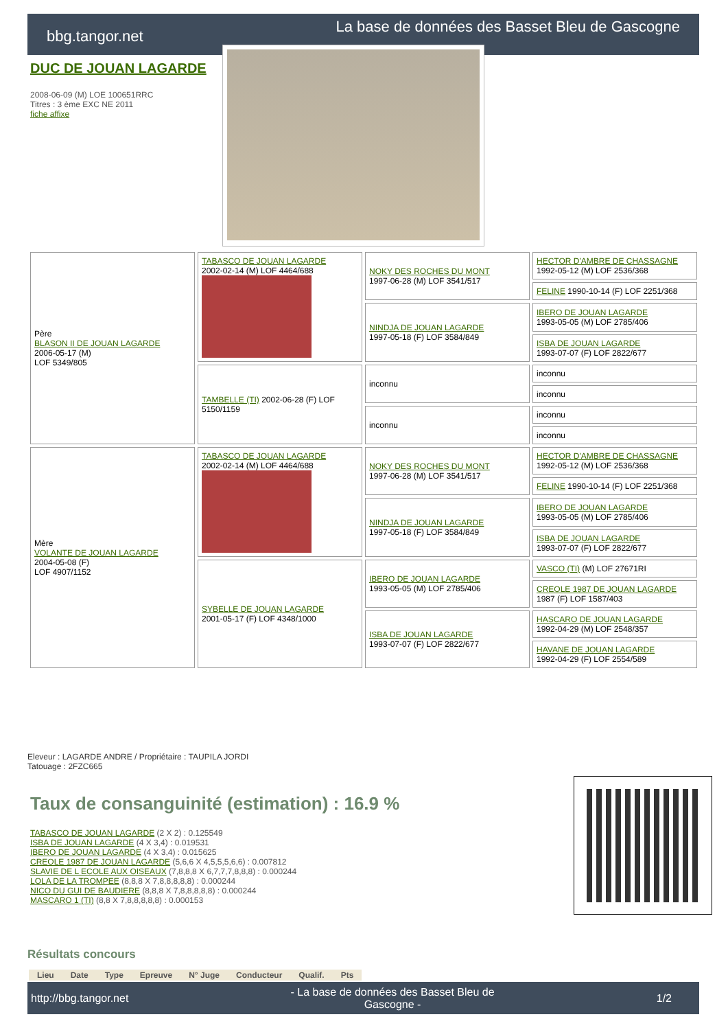bbg.tangor.net
La base de données des Basset Bleu de Gascogne
DUC DE JOUAN LAGARDE
2008-06-09 (M) LOE 100651RRC
Titres : 3 ème EXC NE 2011
fiche affixe
| Père BLASON II DE JOUAN LAGARDE 2006-05-17 (M) LOF 5349/805 | TABASCO DE JOUAN LAGARDE 2002-02-14 (M) LOF 4464/688 | NOKY DES ROCHES DU MONT 1997-06-28 (M) LOF 3541/517 | HECTOR D'AMBRE DE CHASSAGNE 1992-05-12 (M) LOF 2536/368 |
| | | | FELINE 1990-10-14 (F) LOF 2251/368 |
| | | NINDJA DE JOUAN LAGARDE 1997-05-18 (F) LOF 3584/849 | IBERO DE JOUAN LAGARDE 1993-05-05 (M) LOF 2785/406 |
| | | | ISBA DE JOUAN LAGARDE 1993-07-07 (F) LOF 2822/677 |
| | TAMBELLE (TI) 2002-06-28 (F) LOF 5150/1159 | inconnu | inconnu |
| | | | inconnu |
| | | inconnu | inconnu |
| | | | inconnu |
| Mère VOLANTE DE JOUAN LAGARDE 2004-05-08 (F) LOF 4907/1152 | TABASCO DE JOUAN LAGARDE 2002-02-14 (M) LOF 4464/688 | NOKY DES ROCHES DU MONT 1997-06-28 (M) LOF 3541/517 | HECTOR D'AMBRE DE CHASSAGNE 1992-05-12 (M) LOF 2536/368 |
| | | | FELINE 1990-10-14 (F) LOF 2251/368 |
| | | NINDJA DE JOUAN LAGARDE 1997-05-18 (F) LOF 3584/849 | IBERO DE JOUAN LAGARDE 1993-05-05 (M) LOF 2785/406 |
| | | | ISBA DE JOUAN LAGARDE 1993-07-07 (F) LOF 2822/677 |
| | SYBELLE DE JOUAN LAGARDE 2001-05-17 (F) LOF 4348/1000 | IBERO DE JOUAN LAGARDE 1993-05-05 (M) LOF 2785/406 | VASCO (TI) (M) LOF 27671RI |
| | | | CREOLE 1987 DE JOUAN LAGARDE 1987 (F) LOF 1587/403 |
| | | ISBA DE JOUAN LAGARDE 1993-07-07 (F) LOF 2822/677 | HASCARO DE JOUAN LAGARDE 1992-04-29 (M) LOF 2548/357 |
| | | | HAVANE DE JOUAN LAGARDE 1992-04-29 (F) LOF 2554/589 |
Eleveur : LAGARDE ANDRE / Propriétaire : TAUPILA JORDI
Tatouage : 2FZC665
Taux de consanguinité (estimation) : 16.9 %
TABASCO DE JOUAN LAGARDE (2 X 2) : 0.125549
ISBA DE JOUAN LAGARDE (4 X 3,4) : 0.019531
IBERO DE JOUAN LAGARDE (4 X 3,4) : 0.015625
CREOLE 1987 DE JOUAN LAGARDE (5,6,6 X 4,5,5,5,6,6) : 0.007812
SLAVIE DE L ECOLE AUX OISEAUX (7,8,8,8 X 6,7,7,7,8,8,8) : 0.000244
LOLA DE LA TROMPEE (8,8,8 X 7,8,8,8,8,8) : 0.000244
NICO DU GUI DE BAUDIERE (8,8,8 X 7,8,8,8,8,8) : 0.000244
MASCARO 1 (TI) (8,8 X 7,8,8,8,8,8) : 0.000153
Résultats concours
| Lieu | Date | Type | Epreuve | N° Juge | Conducteur | Qualif. | Pts |
| --- | --- | --- | --- | --- | --- | --- | --- |
http://bbg.tangor.net - La base de données des Basset Bleu de
Gascogne - 1/2